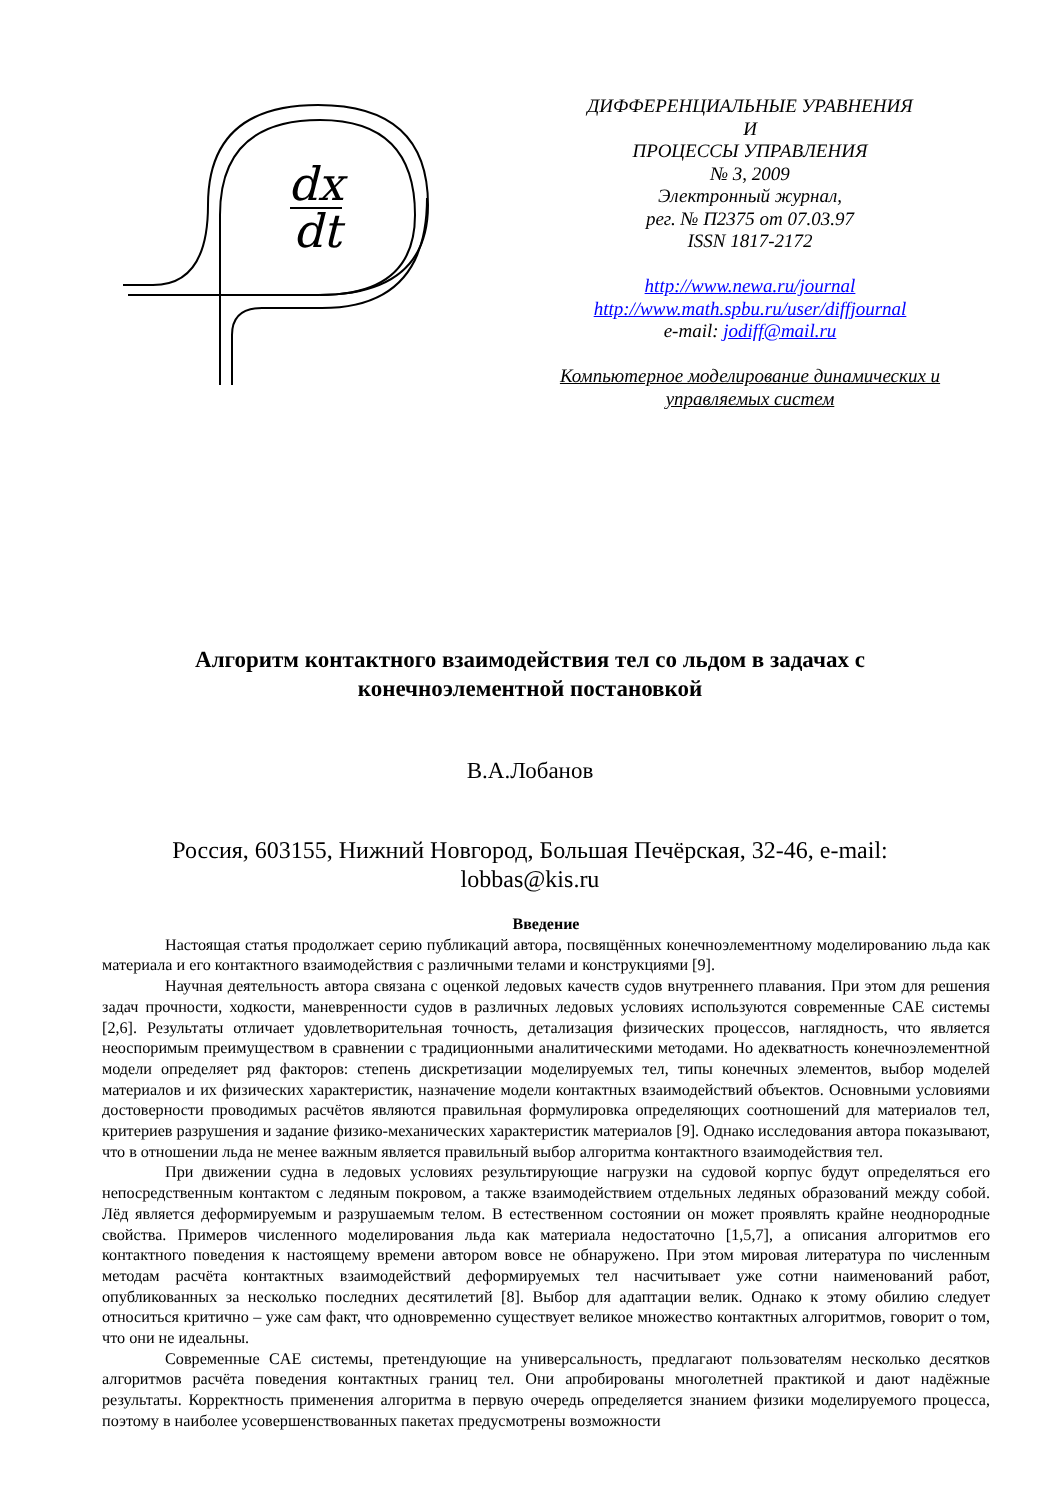dx
dt
ДИФФЕРЕНЦИАЛЬНЫЕ УРАВНЕНИЯ
И
ПРОЦЕССЫ УПРАВЛЕНИЯ
№ 3, 2009
Электронный журнал,
рег. № П2375 от 07.03.97
ISSN 1817-2172
http://www.newa.ru/journal
http://www.math.spbu.ru/user/diffjournal
e-mail: jodiff@mail.ru
Компьютерное моделирование динамических и управляемых систем
Алгоритм контактного взаимодействия тел со льдом в задачах с
конечноэлементной постановкой
В.А.Лобанов
Россия, 603155, Нижний Новгород, Большая Печёрская, 32-46, e-mail: lobbas@kis.ru
Введение
Настоящая статья продолжает серию публикаций автора, посвящённых конечноэлементному моделированию льда как материала и его контактного взаимодействия с различными телами и конструкциями [9].
Научная деятельность автора связана с оценкой ледовых качеств судов внутреннего плавания. При этом для решения задач прочности, ходкости, маневренности судов в различных ледовых условиях используются современные CAE системы [2,6]. Результаты отличает удовлетворительная точность, детализация физических процессов, наглядность, что является неоспоримым преимуществом в сравнении с традиционными аналитическими методами. Но адекватность конечноэлементной модели определяет ряд факторов: степень дискретизации моделируемых тел, типы конечных элементов, выбор моделей материалов и их физических характеристик, назначение модели контактных взаимодействий объектов. Основными условиями достоверности проводимых расчётов являются правильная формулировка определяющих соотношений для материалов тел, критериев разрушения и задание физико-механических характеристик материалов [9]. Однако исследования автора показывают, что в отношении льда не менее важным является правильный выбор алгоритма контактного взаимодействия тел.
При движении судна в ледовых условиях результирующие нагрузки на судовой корпус будут определяться его непосредственным контактом с ледяным покровом, а также взаимодействием отдельных ледяных образований между собой. Лёд является деформируемым и разрушаемым телом. В естественном состоянии он может проявлять крайне неоднородные свойства. Примеров численного моделирования льда как материала недостаточно [1,5,7], а описания алгоритмов его контактного поведения к настоящему времени автором вовсе не обнаружено. При этом мировая литература по численным методам расчёта контактных взаимодействий деформируемых тел насчитывает уже сотни наименований работ, опубликованных за несколько последних десятилетий [8]. Выбор для адаптации велик. Однако к этому обилию следует относиться критично – уже сам факт, что одновременно существует великое множество контактных алгоритмов, говорит о том, что они не идеальны.
Современные CAE системы, претендующие на универсальность, предлагают пользователям несколько десятков алгоритмов расчёта поведения контактных границ тел. Они апробированы многолетней практикой и дают надёжные результаты. Корректность применения алгоритма в первую очередь определяется знанием физики моделируемого процесса, поэтому в наиболее усовершенствованных пакетах предусмотрены возможности